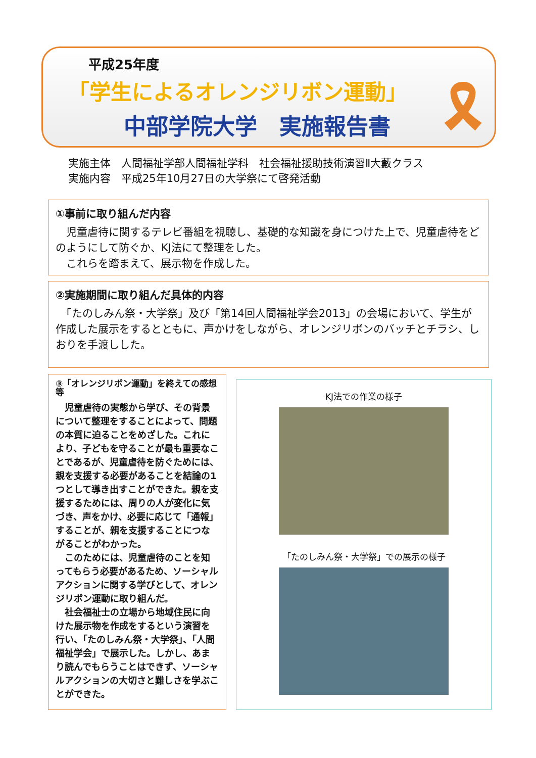平成25年度
「学生によるオレンジリボン運動」
中部学院大学　実施報告書
🎗
実施主体　人間福祉学部人間福祉学科　社会福祉援助技術演習Ⅱ大藪クラス
実施内容　平成25年10月27日の大学祭にて啓発活動
①事前に取り組んだ内容
　児童虐待に関するテレビ番組を視聴し、基礎的な知識を身につけた上で、児童虐待をどのようにして防ぐか、KJ法にて整理をした。
　これらを踏まえて、展示物を作成した。
②実施期間に取り組んだ具体的内容
　「たのしみん祭・大学祭」及び「第14回人間福祉学会2013」の会場において、学生が作成した展示をするとともに、声かけをしながら、オレンジリボンのバッチとチラシ、しおりを手渡しした。
③「オレンジリボン運動」を終えての感想等
　児童虐待の実態から学び、その背景について整理をすることによって、問題の本質に迫ることをめざした。これにより、子どもを守ることが最も重要なことであるが、児童虐待を防ぐためには、親を支援する必要があることを結論の1つとして導き出すことができた。親を支援するためには、周りの人が変化に気づき、声をかけ、必要に応じて「通報」することが、親を支援することにつながることがわかった。
　このためには、児童虐待のことを知ってもらう必要があるため、ソーシャルアクションに関する学びとして、オレンジリボン運動に取り組んだ。
　社会福祉士の立場から地域住民に向けた展示物を作成をするという演習を行い、「たのしみん祭・大学祭」、「人間福祉学会」で展示した。しかし、あまり読んでもらうことはできず、ソーシャルアクションの大切さと難しさを学ぶことができた。
KJ法での作業の様子
「たのしみん祭・大学祭」での展示の様子